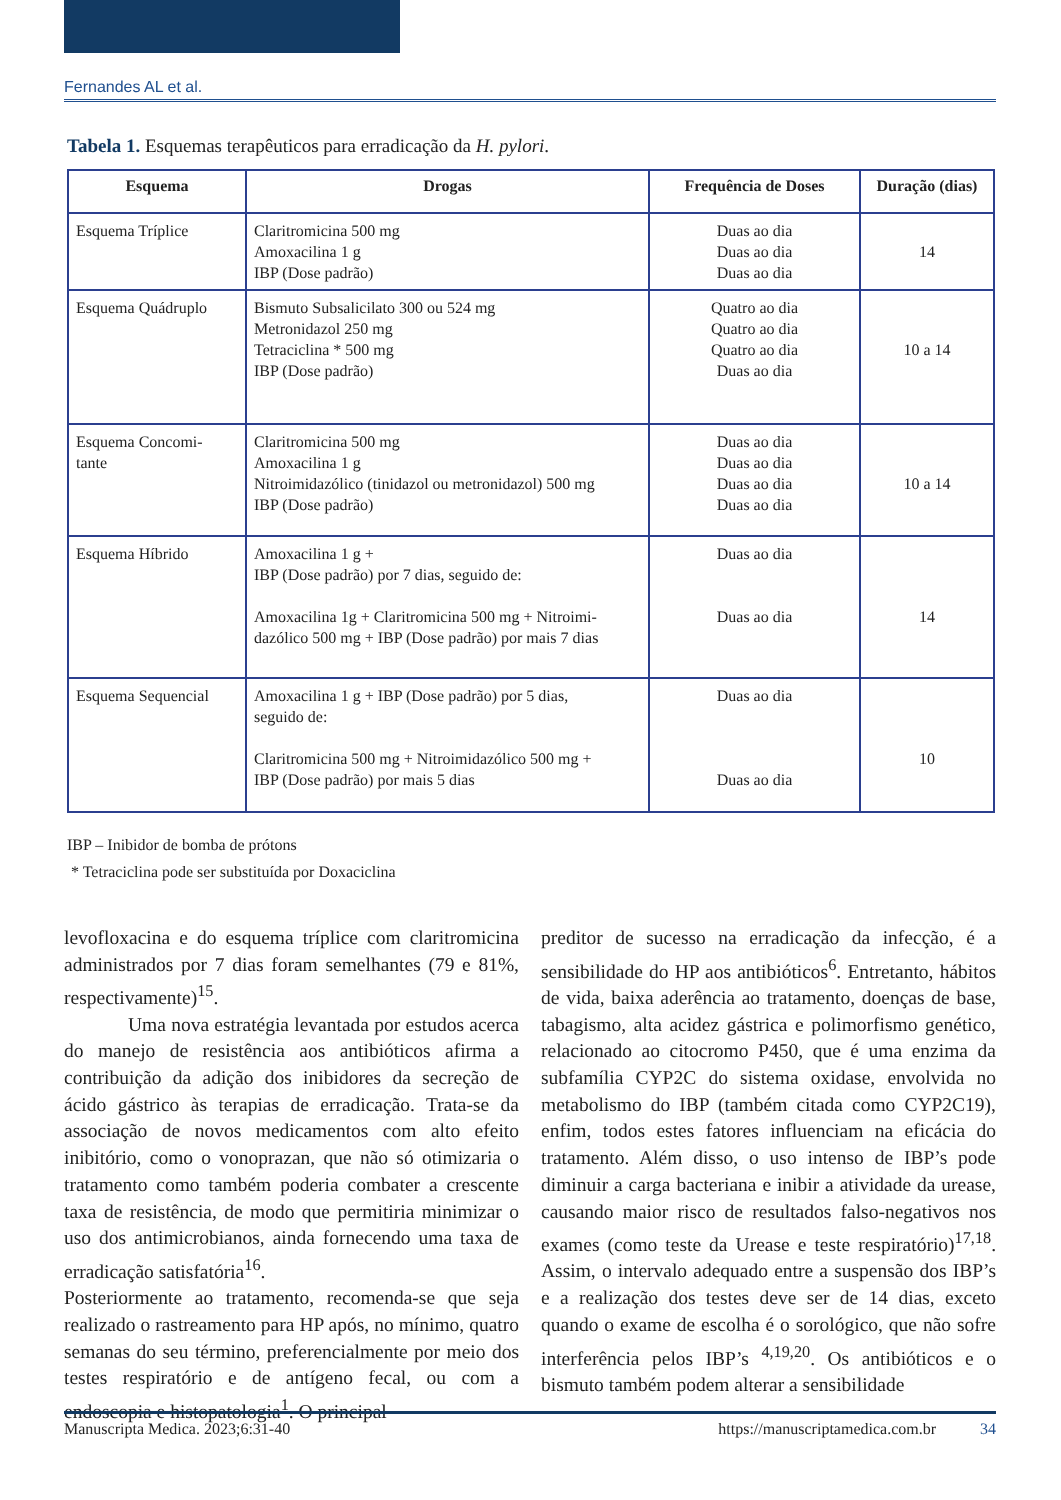Fernandes AL et al.
Tabela 1. Esquemas terapêuticos para erradicação da H. pylori.
| Esquema | Drogas | Frequência de Doses | Duração (dias) |
| --- | --- | --- | --- |
| Esquema Tríplice | Claritromicina 500 mg Amoxacilina 1 g IBP (Dose padrão) | Duas ao dia Duas ao dia Duas ao dia | 14 |
| Esquema Quádruplo | Bismuto Subsalicilato 300 ou 524 mg Metronidazol 250 mg Tetraciclina * 500 mg IBP (Dose padrão) | Quatro ao dia Quatro ao dia Quatro ao dia Duas ao dia | 10 a 14 |
| Esquema Concomi- tante | Claritromicina 500 mg Amoxacilina 1 g Nitroimidazólico (tinidazol ou metronidazol) 500 mg IBP (Dose padrão) | Duas ao dia Duas ao dia Duas ao dia Duas ao dia | 10 a 14 |
| Esquema Híbrido | Amoxacilina 1 g + IBP (Dose padrão) por 7 dias, seguido de: Amoxacilina 1g + Claritromicina 500 mg + Nitroimi- dazólico 500 mg + IBP (Dose padrão) por mais 7 dias | Duas ao dia Duas ao dia | 14 |
| Esquema Sequencial | Amoxacilina 1 g + IBP (Dose padrão) por 5 dias, seguido de: Claritromicina 500 mg + Nitroimidazólico 500 mg + IBP (Dose padrão) por mais 5 dias | Duas ao dia Duas ao dia | 10 |
IBP – Inibidor de bomba de prótons
* Tetraciclina pode ser substituída por Doxaciclina
levofloxacina e do esquema tríplice com claritromicina administrados por 7 dias foram semelhantes (79 e 81%, respectivamente)<sup>15</sup>.
Uma nova estratégia levantada por estudos acerca do manejo de resistência aos antibióticos afirma a contribuição da adição dos inibidores da secreção de ácido gástrico às terapias de erradicação. Trata-se da associação de novos medicamentos com alto efeito inibitório, como o vonoprazan, que não só otimizaria o tratamento como também poderia combater a crescente taxa de resistência, de modo que permitiria minimizar o uso dos antimicrobianos, ainda fornecendo uma taxa de erradicação satisfatória<sup>16</sup>.
Posteriormente ao tratamento, recomenda-se que seja realizado o rastreamento para HP após, no mínimo, quatro semanas do seu término, preferencialmente por meio dos testes respiratório e de antígeno fecal, ou com a endoscopia e histopatologia<sup>1</sup>. O principal
preditor de sucesso na erradicação da infecção, é a sensibilidade do HP aos antibióticos<sup>6</sup>. Entretanto, hábitos de vida, baixa aderência ao tratamento, doenças de base, tabagismo, alta acidez gástrica e polimorfismo genético, relacionado ao citocromo P450, que é uma enzima da subfamília CYP2C do sistema oxidase, envolvida no metabolismo do IBP (também citada como CYP2C19), enfim, todos estes fatores influenciam na eficácia do tratamento. Além disso, o uso intenso de IBP’s pode diminuir a carga bacteriana e inibir a atividade da urease, causando maior risco de resultados falso-negativos nos exames (como teste da Urease e teste respiratório)<sup>17,18</sup>. Assim, o intervalo adequado entre a suspensão dos IBP’s e a realização dos testes deve ser de 14 dias, exceto quando o exame de escolha é o sorológico, que não sofre interferência pelos IBP’s <sup>4,19,20</sup>. Os antibióticos e o bismuto também podem alterar a sensibilidade
Manuscripta Medica. 2023;6:31-40 https://manuscriptamedica.com.br 34